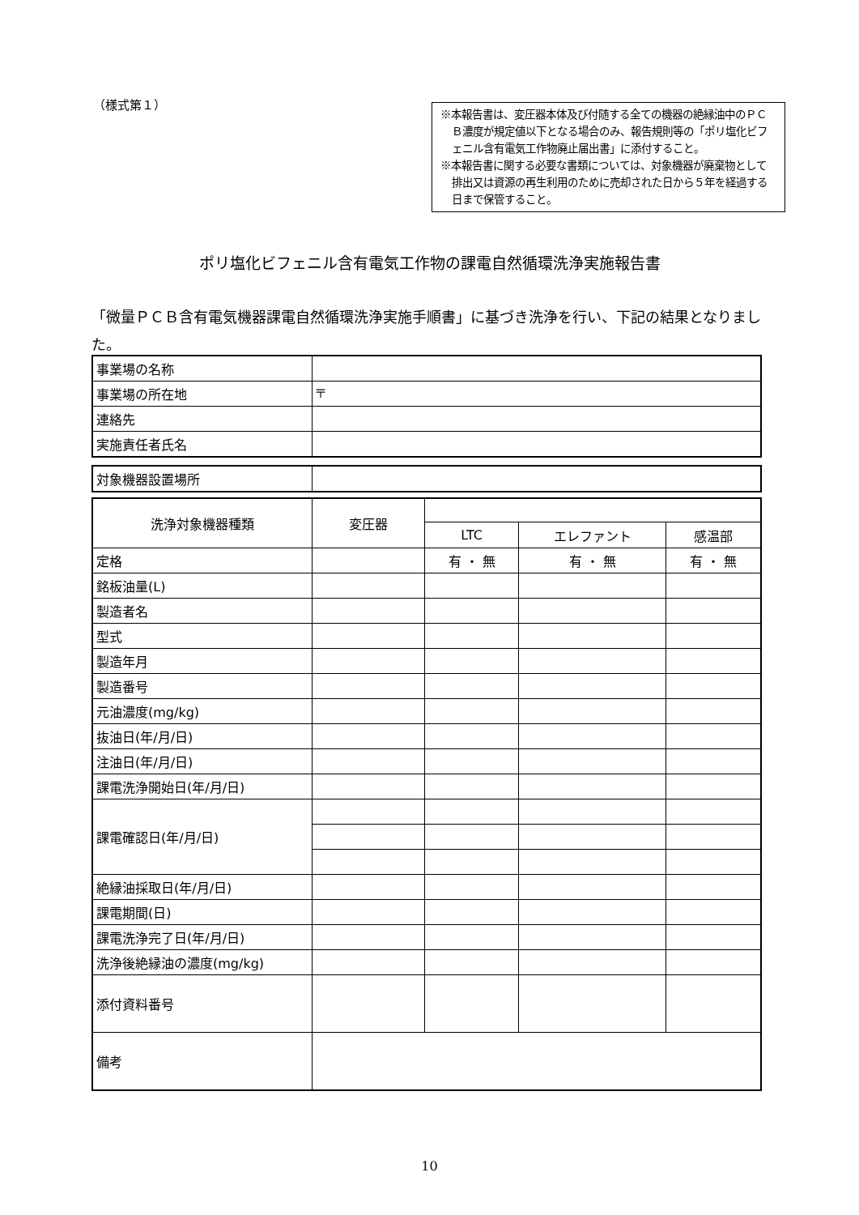（様式第１）
※本報告書は、変圧器本体及び付随する全ての機器の絶縁油中のＰＣＢ濃度が規定値以下となる場合のみ、報告規則等の「ポリ塩化ビフェニル含有電気工作物廃止届出書」に添付すること。
※本報告書に関する必要な書類については、対象機器が廃棄物として排出又は資源の再生利用のために売却された日から５年を経過する日まで保管すること。
ポリ塩化ビフェニル含有電気工作物の課電自然循環洗浄実施報告書
「微量ＰＣＢ含有電気機器課電自然循環洗浄実施手順書」に基づき洗浄を行い、下記の結果となりました。
| 事業場の名称 | |
| 事業場の所在地 | 〒 |
| 連絡先 | |
| 実施責任者氏名 | |
| 対象機器設置場所 | |
| 洗浄対象機器種類 | 変圧器 | | | |
| | | LTC | エレファント | 感温部 |
| 定格 | | 有 ・ 無 | 有 ・ 無 | 有 ・ 無 |
| 銘板油量(L) | | | | |
| 製造者名 | | | | |
| 型式 | | | | |
| 製造年月 | | | | |
| 製造番号 | | | | |
| 元油濃度(mg/kg) | | | | |
| 抜油日(年/月/日) | | | | |
| 注油日(年/月/日) | | | | |
| 課電洗浄開始日(年/月/日) | | | | |
| 課電確認日(年/月/日) | | | | |
| 絶縁油採取日(年/月/日) | | | | |
| 課電期間(日) | | | | |
| 課電洗浄完了日(年/月/日) | | | | |
| 洗浄後絶縁油の濃度(mg/kg) | | | | |
| 添付資料番号 | | | | |
| 備考 | | | | |
10